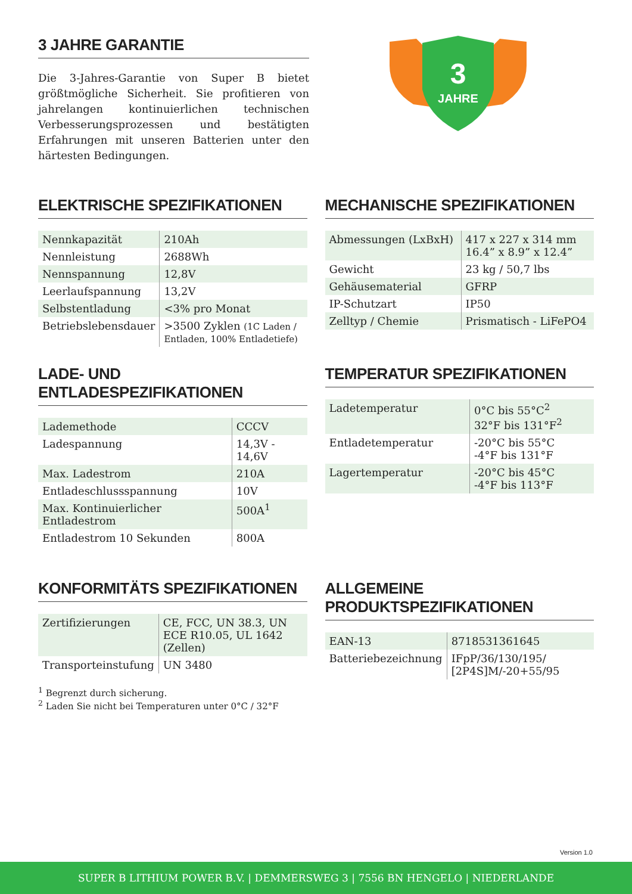3 JAHRE GARANTIE
Die 3-Jahres-Garantie von Super B bietet größtmögliche Sicherheit. Sie profitieren von jahrelangen kontinuierlichen technischen Verbesserungsprozessen und bestätigten Erfahrungen mit unseren Batterien unter den härtesten Bedingungen.
3
JAHRE
ELEKTRISCHE SPEZIFIKATIONEN
| Nennkapazität | 210Ah |
| Nennleistung | 2688Wh |
| Nennspannung | 12,8V |
| Leerlaufspannung | 13,2V |
| Selbstentladung | <3% pro Monat |
| Betriebslebensdauer | >3500 Zyklen (1C Laden / Entladen, 100% Entladetiefe) |
MECHANISCHE SPEZIFIKATIONEN
| Abmessungen (LxBxH) | 417 x 227 x 314 mm 16.4” x 8.9” x 12.4” |
| Gewicht | 23 kg / 50,7 lbs |
| Gehäusematerial | GFRP |
| IP-Schutzart | IP50 |
| Zelltyp / Chemie | Prismatisch - LiFePO4 |
LADE- UND ENTLADESPEZIFIKATIONEN
| Lademethode | CCCV |
| Ladespannung | 14,3V - 14,6V |
| Max. Ladestrom | 210A |
| Entladeschlussspannung | 10V |
| Max. Kontinuierlicher Entladestrom | 500A<sup>1</sup> |
| Entladestrom 10 Sekunden | 800A |
TEMPERATUR SPEZIFIKATIONEN
| Ladetemperatur | 0°C bis 55°C<sup>2</sup> 32°F bis 131°F<sup>2</sup> |
| Entladetemperatur | -20°C bis 55°C -4°F bis 131°F |
| Lagertemperatur | -20°C bis 45°C -4°F bis 113°F |
KONFORMITÄTS SPEZIFIKATIONEN
| Zertifizierungen | CE, FCC, UN 38.3, UN ECE R10.05, UL 1642 (Zellen) |
| Transporteinstufung | UN 3480 |
<sup>1</sup> Begrenzt durch sicherung.
<sup>2</sup> Laden Sie nicht bei Temperaturen unter 0°C / 32°F
ALLGEMEINE PRODUKTSPEZIFIKATIONEN
| EAN-13 | 8718531361645 |
| Batteriebezeichnung | IFpP/36/130/195/ [2P4S]M/-20+55/95 |
Version 1.0
SUPER B LITHIUM POWER B.V. | DEMMERSWEG 3 | 7556 BN HENGELO | NIEDERLANDE